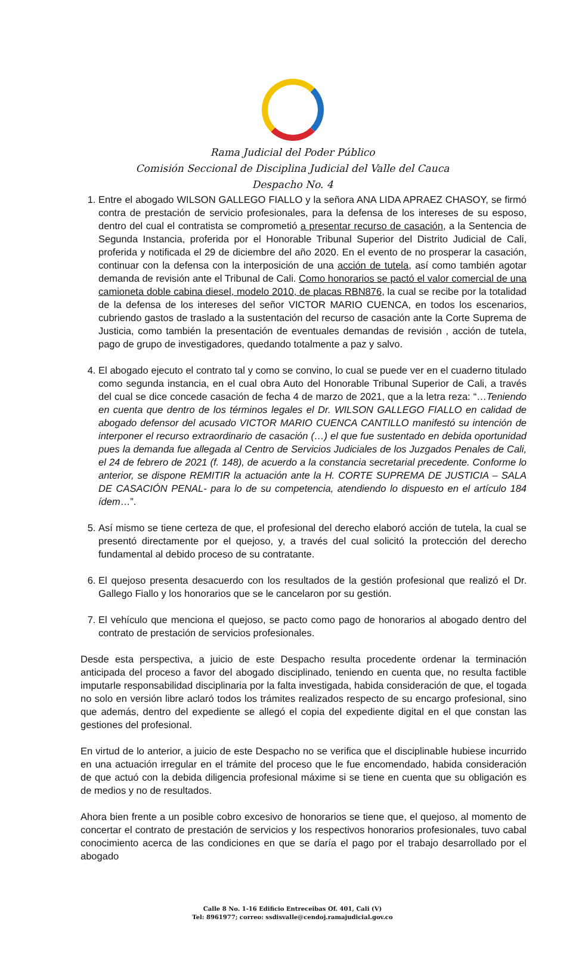Rama Judicial del Poder Público
Comisión Seccional de Disciplina Judicial del Valle del Cauca
Despacho No. 4
1. Entre el abogado WILSON GALLEGO FIALLO y la señora ANA LIDA APRAEZ CHASOY, se firmó contra de prestación de servicio profesionales, para la defensa de los intereses de su esposo, dentro del cual el contratista se comprometió a presentar recurso de casación, a la Sentencia de Segunda Instancia, proferida por el Honorable Tribunal Superior del Distrito Judicial de Cali, proferida y notificada el 29 de diciembre del año 2020. En el evento de no prosperar la casación, continuar con la defensa con la interposición de una acción de tutela, así como también agotar demanda de revisión ante el Tribunal de Cali. Como honorarios se pactó el valor comercial de una camioneta doble cabina diesel, modelo 2010, de placas RBN876, la cual se recibe por la totalidad de la defensa de los intereses del señor VICTOR MARIO CUENCA, en todos los escenarios, cubriendo gastos de traslado a la sustentación del recurso de casación ante la Corte Suprema de Justicia, como también la presentación de eventuales demandas de revisión , acción de tutela, pago de grupo de investigadores, quedando totalmente a paz y salvo.
4. El abogado ejecuto el contrato tal y como se convino, lo cual se puede ver en el cuaderno titulado como segunda instancia, en el cual obra Auto del Honorable Tribunal Superior de Cali, a través del cual se dice concede casación de fecha 4 de marzo de 2021, que a la letra reza: “…Teniendo en cuenta que dentro de los términos legales el Dr. WILSON GALLEGO FIALLO en calidad de abogado defensor del acusado VICTOR MARIO CUENCA CANTILLO manifestó su intención de interponer el recurso extraordinario de casación (…) el que fue sustentado en debida oportunidad pues la demanda fue allegada al Centro de Servicios Judiciales de los Juzgados Penales de Cali, el 24 de febrero de 2021 (f. 148), de acuerdo a la constancia secretarial precedente. Conforme lo anterior, se dispone REMITIR la actuación ante la H. CORTE SUPREMA DE JUSTICIA – SALA DE CASACIÓN PENAL- para lo de su competencia, atendiendo lo dispuesto en el artículo 184 ídem…”.
5. Así mismo se tiene certeza de que, el profesional del derecho elaboró acción de tutela, la cual se presentó directamente por el quejoso, y, a través del cual solicitó la protección del derecho fundamental al debido proceso de su contratante.
6. El quejoso presenta desacuerdo con los resultados de la gestión profesional que realizó el Dr. Gallego Fiallo y los honorarios que se le cancelaron por su gestión.
7. El vehículo que menciona el quejoso, se pacto como pago de honorarios al abogado dentro del contrato de prestación de servicios profesionales.
Desde esta perspectiva, a juicio de este Despacho resulta procedente ordenar la terminación anticipada del proceso a favor del abogado disciplinado, teniendo en cuenta que, no resulta factible imputarle responsabilidad disciplinaria por la falta investigada, habida consideración de que, el togada no solo en versión libre aclaró todos los trámites realizados respecto de su encargo profesional, sino que además, dentro del expediente se allegó el copia del expediente digital en el que constan las gestiones del profesional.
En virtud de lo anterior, a juicio de este Despacho no se verifica que el disciplinable hubiese incurrido en una actuación irregular en el trámite del proceso que le fue encomendado, habida consideración de que actuó con la debida diligencia profesional máxime si se tiene en cuenta que su obligación es de medios y no de resultados.
Ahora bien frente a un posible cobro excesivo de honorarios se tiene que, el quejoso, al momento de concertar el contrato de prestación de servicios y los respectivos honorarios profesionales, tuvo cabal conocimiento acerca de las condiciones en que se daría el pago por el trabajo desarrollado por el abogado
Calle 8 No. 1-16 Edificio Entreceibas Of. 401, Cali (V)
Tel: 8961977; correo: ssdisvalle@cendoj.ramajudicial.gov.co